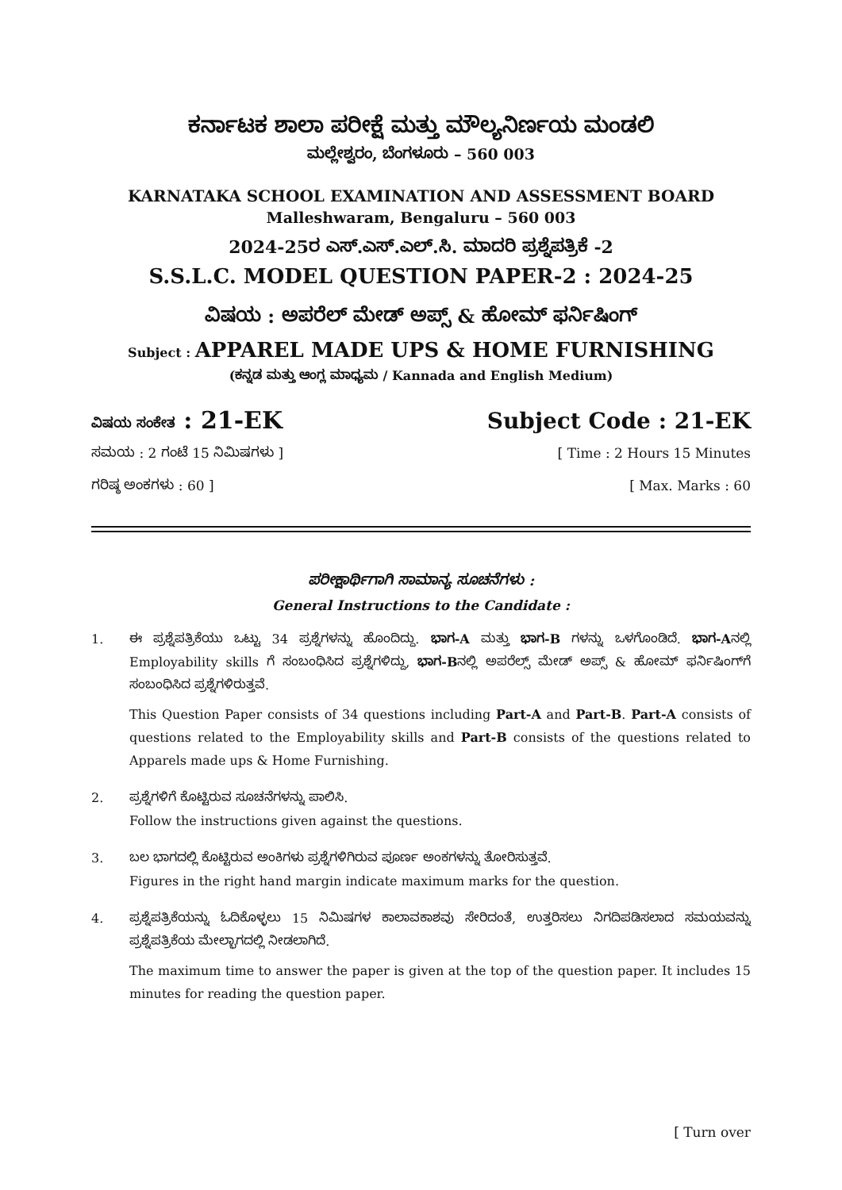ಕರ್ನಾಟಕ ಶಾಲಾ ಪರೀಕ್ಷೆ ಮತ್ತು ಮೌಲ್ಯನಿರ್ಣಯ ಮಂಡಲಿ
ಮಲ್ಲೇಶ್ವರಂ, ಬೆಂಗಳೂರು – 560 003
KARNATAKA SCHOOL EXAMINATION AND ASSESSMENT BOARD
Malleshwaram, Bengaluru – 560 003
2024-25ರ ಎಸ್.ಎಸ್.ಎಲ್.ಸಿ. ಮಾದರಿ ಪ್ರಶ್ನೆಪತ್ರಿಕೆ -2
S.S.L.C. MODEL QUESTION PAPER-2 : 2024-25
ವಿಷಯ : ಅಪರೆಲ್ ಮೇಡ್ ಅಪ್ಸ್ & ಹೋಮ್ ಫರ್ನಿಷಿಂಗ್
Subject : APPAREL MADE UPS & HOME FURNISHING
(ಕನ್ನಡ ಮತ್ತು ಆಂಗ್ಲ ಮಾಧ್ಯಮ / Kannada and English Medium)
ವಿಷಯ ಸಂಕೇತ : 21-EK Subject Code : 21-EK
ಸಮಯ : 2 ಗಂಟೆ 15 ನಿಮಿಷಗಳು ] [ Time : 2 Hours 15 Minutes
ಗರಿಷ್ಠ ಅಂಕಗಳು : 60 ] [ Max. Marks : 60
ಪರೀಕ್ಷಾರ್ಥಿಗಾಗಿ ಸಾಮಾನ್ಯ ಸೂಚನೆಗಳು :
General Instructions to the Candidate :
1. ಈ ಪ್ರಶ್ನೆಪತ್ರಿಕೆಯು ಒಟ್ಟು 34 ಪ್ರಶ್ನೆಗಳನ್ನು ಹೊಂದಿದ್ದು. ಭಾಗ-A ಮತ್ತು ಭಾಗ-B ಗಳನ್ನು ಒಳಗೊಂಡಿದೆ. ಭಾಗ-Aನಲ್ಲಿ Employability skills ಗೆ ಸಂಬಂಧಿಸಿದ ಪ್ರಶ್ನೆಗಳಿದ್ದು, ಭಾಗ-Bನಲ್ಲಿ ಅಪರೆಲ್ಸ್ ಮೇಡ್ ಅಪ್ಸ್ & ಹೋಮ್ ಫರ್ನಿಷಿಂಗ್‌ಗೆ ಸಂಬಂಧಿಸಿದ ಪ್ರಶ್ನೆಗಳಿರುತ್ತವೆ.
This Question Paper consists of 34 questions including Part-A and Part-B. Part-A consists of questions related to the Employability skills and Part-B consists of the questions related to Apparels made ups & Home Furnishing.
2. ಪ್ರಶ್ನೆಗಳಿಗೆ ಕೊಟ್ಟಿರುವ ಸೂಚನೆಗಳನ್ನು ಪಾಲಿಸಿ.
Follow the instructions given against the questions.
3. ಬಲ ಭಾಗದಲ್ಲಿ ಕೊಟ್ಟಿರುವ ಅಂಕಿಗಳು ಪ್ರಶ್ನೆಗಳಿಗಿರುವ ಪೂರ್ಣ ಅಂಕಗಳನ್ನು ತೋರಿಸುತ್ತವೆ.
Figures in the right hand margin indicate maximum marks for the question.
4. ಪ್ರಶ್ನೆಪತ್ರಿಕೆಯನ್ನು ಓದಿಕೊಳ್ಳಲು 15 ನಿಮಿಷಗಳ ಕಾಲಾವಕಾಶವು ಸೇರಿದಂತೆ, ಉತ್ತರಿಸಲು ನಿಗದಿಪಡಿಸಲಾದ ಸಮಯವನ್ನು ಪ್ರಶ್ನೆಪತ್ರಿಕೆಯ ಮೇಲ್ಭಾಗದಲ್ಲಿ ನೀಡಲಾಗಿದೆ.
The maximum time to answer the paper is given at the top of the question paper. It includes 15 minutes for reading the question paper.
[ Turn over